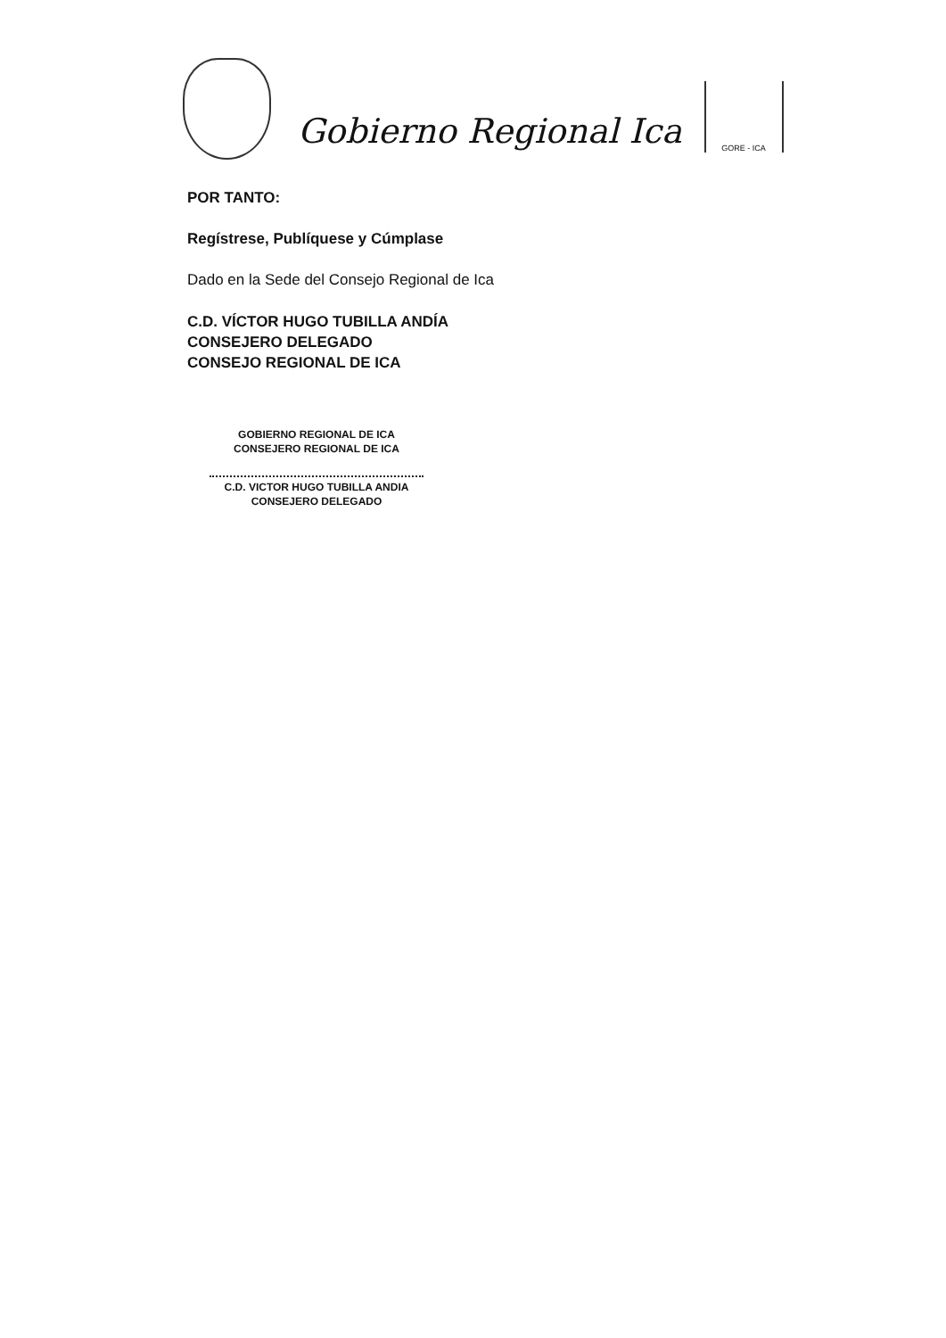Gobierno Regional Ica
GORE - ICA
POR TANTO:
Regístrese, Publíquese y Cúmplase
Dado en la Sede del Consejo Regional de Ica
C.D. VÍCTOR HUGO TUBILLA ANDÍA
CONSEJERO DELEGADO
CONSEJO REGIONAL DE ICA
GOBIERNO REGIONAL DE ICA
CONSEJERO REGIONAL DE ICA
C.D. VICTOR HUGO TUBILLA ANDIA
CONSEJERO DELEGADO